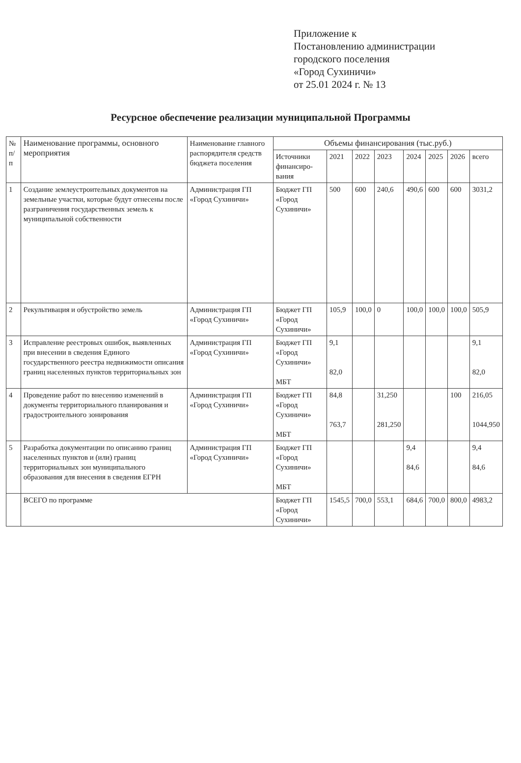Приложение к
Постановлению администрации
городского поселения
«Город Сухиничи»
от 25.01 2024 г. № 13
Ресурсное обеспечение реализации муниципальной Программы
| № п/п | Наименование программы, основного мероприятия | Наименование главного распорядителя средств бюджета поселения | Объемы финансирования (тыс.руб.) | | | | | | | |
| --- | --- | --- | --- | --- | --- | --- | --- | --- | --- | --- |
| | | | Источники финансиро-вания | 2021 | 2022 | 2023 | 2024 | 2025 | 2026 | всего |
| 1 | Создание землеустроительных документов на земельные участки, которые будут отнесены после разграничения государственных земель к муниципальной собственности | Администрация ГП «Город Сухиничи» | Бюджет ГП «Город Сухиничи» | 500 | 600 | 240,6 | 490,6 | 600 | 600 | 3031,2 |
| 2 | Рекультивация и обустройство земель | Администрация ГП «Город Сухиничи» | Бюджет ГП «Город Сухиничи» | 105,9 | 100,0 | 0 | 100,0 | 100,0 | 100,0 | 505,9 |
| 3 | Исправление реестровых ошибок, выявленных при внесении в сведения Единого государственного реестра недвижимости описания границ населенных пунктов территориальных зон | Администрация ГП «Город Сухиничи» | Бюджет ГП «Город Сухиничи» МБТ | 9,1 82,0 | | | | | | 9,1 82,0 |
| 4 | Проведение работ по внесению изменений в документы территориального планирования и градостроительного зонирования | Администрация ГП «Город Сухиничи» | Бюджет ГП «Город Сухиничи» МБТ | 84,8 763,7 | | 31,250 281,250 | | | 100 | 216,05 1044,950 |
| 5 | Разработка документации по описанию границ населенных пунктов и (или) границ территориальных зон муниципального образования для внесения в сведения ЕГРН | Администрация ГП «Город Сухиничи» | Бюджет ГП «Город Сухиничи» МБТ | | | | 9,4 84,6 | | | 9,4 84,6 |
| | ВСЕГО по программе | | Бюджет ГП «Город Сухиничи» | 1545,5 | 700,0 | 553,1 | 684,6 | 700,0 | 800,0 | 4983,2 |